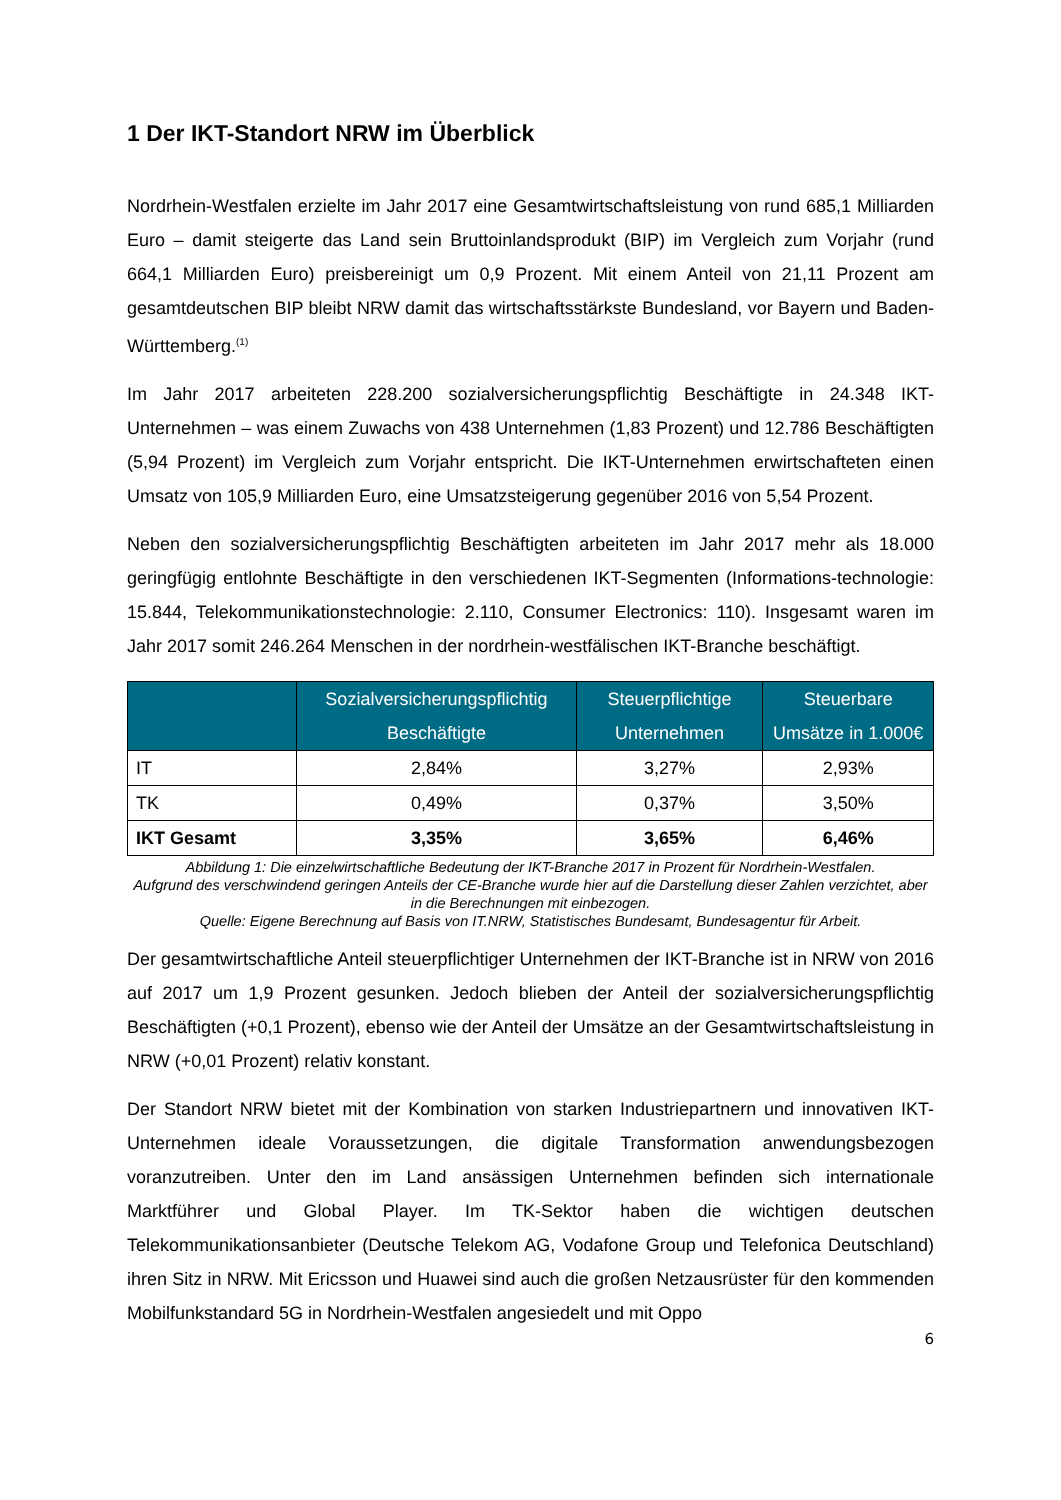1 Der IKT-Standort NRW im Überblick
Nordrhein-Westfalen erzielte im Jahr 2017 eine Gesamtwirtschaftsleistung von rund 685,1 Milliarden Euro – damit steigerte das Land sein Bruttoinlandsprodukt (BIP) im Vergleich zum Vorjahr (rund 664,1 Milliarden Euro) preisbereinigt um 0,9 Prozent. Mit einem Anteil von 21,11 Prozent am gesamtdeutschen BIP bleibt NRW damit das wirtschaftsstärkste Bundesland, vor Bayern und Baden-Württemberg.<sup>(1)</sup>
Im Jahr 2017 arbeiteten 228.200 sozialversicherungspflichtig Beschäftigte in 24.348 IKT-Unternehmen – was einem Zuwachs von 438 Unternehmen (1,83 Prozent) und 12.786 Beschäftigten (5,94 Prozent) im Vergleich zum Vorjahr entspricht. Die IKT-Unternehmen erwirtschafteten einen Umsatz von 105,9 Milliarden Euro, eine Umsatzsteigerung gegenüber 2016 von 5,54 Prozent.
Neben den sozialversicherungspflichtig Beschäftigten arbeiteten im Jahr 2017 mehr als 18.000 geringfügig entlohnte Beschäftigte in den verschiedenen IKT-Segmenten (Informations-technologie: 15.844, Telekommunikationstechnologie: 2.110, Consumer Electronics: 110). Insgesamt waren im Jahr 2017 somit 246.264 Menschen in der nordrhein-westfälischen IKT-Branche beschäftigt.
| | Sozialversicherungspflichtig Beschäftigte | Steuerpflichtige Unternehmen | Steuerbare Umsätze in 1.000€ |
| --- | --- | --- | --- |
| IT | 2,84% | 3,27% | 2,93% |
| TK | 0,49% | 0,37% | 3,50% |
| IKT Gesamt | 3,35% | 3,65% | 6,46% |
Abbildung 1: Die einzelwirtschaftliche Bedeutung der IKT-Branche 2017 in Prozent für Nordrhein-Westfalen.
Aufgrund des verschwindend geringen Anteils der CE-Branche wurde hier auf die Darstellung dieser Zahlen verzichtet, aber in die Berechnungen mit einbezogen.
Quelle: Eigene Berechnung auf Basis von IT.NRW, Statistisches Bundesamt, Bundesagentur für Arbeit.
Der gesamtwirtschaftliche Anteil steuerpflichtiger Unternehmen der IKT-Branche ist in NRW von 2016 auf 2017 um 1,9 Prozent gesunken. Jedoch blieben der Anteil der sozialversicherungspflichtig Beschäftigten (+0,1 Prozent), ebenso wie der Anteil der Umsätze an der Gesamtwirtschaftsleistung in NRW (+0,01 Prozent) relativ konstant.
Der Standort NRW bietet mit der Kombination von starken Industriepartnern und innovativen IKT-Unternehmen ideale Voraussetzungen, die digitale Transformation anwendungsbezogen voranzutreiben. Unter den im Land ansässigen Unternehmen befinden sich internationale Marktführer und Global Player. Im TK-Sektor haben die wichtigen deutschen Telekommunikationsanbieter (Deutsche Telekom AG, Vodafone Group und Telefonica Deutschland) ihren Sitz in NRW. Mit Ericsson und Huawei sind auch die großen Netzausrüster für den kommenden Mobilfunkstandard 5G in Nordrhein-Westfalen angesiedelt und mit Oppo
6